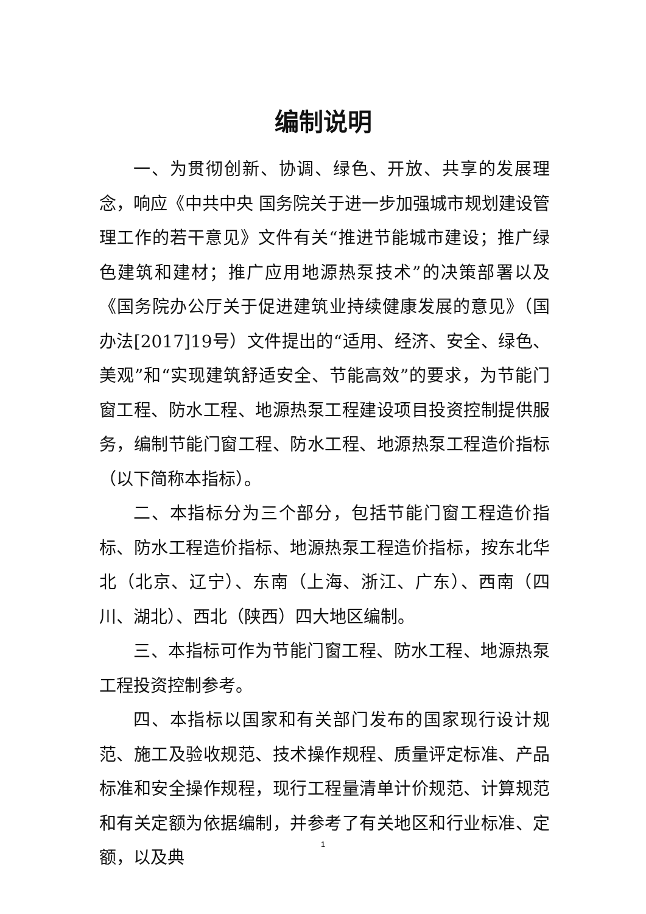编制说明
一、为贯彻创新、协调、绿色、开放、共享的发展理念，响应《中共中央 国务院关于进一步加强城市规划建设管理工作的若干意见》文件有关“推进节能城市建设；推广绿色建筑和建材；推广应用地源热泵技术”的决策部署以及《国务院办公厅关于促进建筑业持续健康发展的意见》（国办法[2017]19号）文件提出的“适用、经济、安全、绿色、美观”和“实现建筑舒适安全、节能高效”的要求，为节能门窗工程、防水工程、地源热泵工程建设项目投资控制提供服务，编制节能门窗工程、防水工程、地源热泵工程造价指标（以下简称本指标）。
二、本指标分为三个部分，包括节能门窗工程造价指标、防水工程造价指标、地源热泵工程造价指标，按东北华北（北京、辽宁）、东南（上海、浙江、广东）、西南（四川、湖北）、西北（陕西）四大地区编制。
三、本指标可作为节能门窗工程、防水工程、地源热泵工程投资控制参考。
四、本指标以国家和有关部门发布的国家现行设计规范、施工及验收规范、技术操作规程、质量评定标准、产品标准和安全操作规程，现行工程量清单计价规范、计算规范和有关定额为依据编制，并参考了有关地区和行业标准、定额，以及典
1